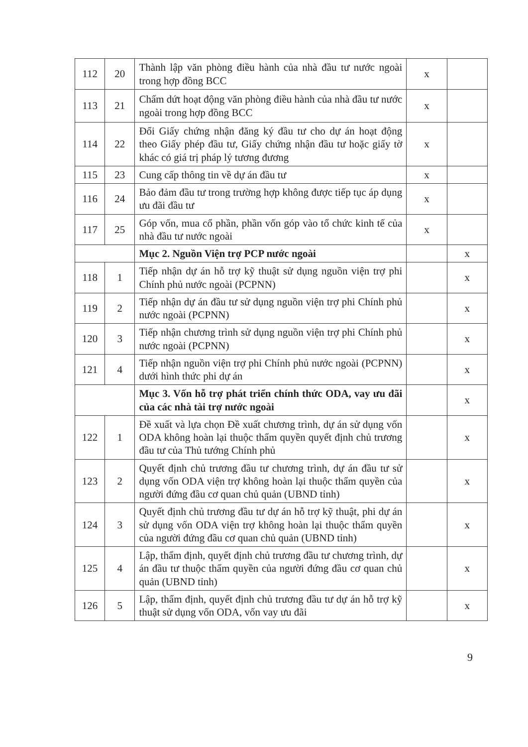| 112 | 20 | Thành lập văn phòng điều hành của nhà đầu tư nước ngoài trong hợp đồng BCC | x | |
| 113 | 21 | Chấm dứt hoạt động văn phòng điều hành của nhà đầu tư nước ngoài trong hợp đồng BCC | x | |
| 114 | 22 | Đổi Giấy chứng nhận đăng ký đầu tư cho dự án hoạt động theo Giấy phép đầu tư, Giấy chứng nhận đầu tư hoặc giấy tờ khác có giá trị pháp lý tương đương | x | |
| 115 | 23 | Cung cấp thông tin về dự án đầu tư | x | |
| 116 | 24 | Bảo đảm đầu tư trong trường hợp không được tiếp tục áp dụng ưu đãi đầu tư | x | |
| 117 | 25 | Góp vốn, mua cổ phần, phần vốn góp vào tổ chức kinh tế của nhà đầu tư nước ngoài | x | |
| | | Mục 2. Nguồn Viện trợ PCP nước ngoài | | x |
| 118 | 1 | Tiếp nhận dự án hỗ trợ kỹ thuật sử dụng nguồn viện trợ phi Chính phủ nước ngoài (PCPNN) | | x |
| 119 | 2 | Tiếp nhận dự án đầu tư sử dụng nguồn viện trợ phi Chính phủ nước ngoài (PCPNN) | | x |
| 120 | 3 | Tiếp nhận chương trình sử dụng nguồn viện trợ phi Chính phủ nước ngoài (PCPNN) | | x |
| 121 | 4 | Tiếp nhận nguồn viện trợ phi Chính phủ nước ngoài (PCPNN) dưới hình thức phi dự án | | x |
| | | Mục 3. Vốn hỗ trợ phát triển chính thức ODA, vay ưu đãi của các nhà tài trợ nước ngoài | | x |
| 122 | 1 | Đề xuất và lựa chọn Đề xuất chương trình, dự án sử dụng vốn ODA không hoàn lại thuộc thẩm quyền quyết định chủ trương đầu tư của Thủ tướng Chính phủ | | x |
| 123 | 2 | Quyết định chủ trương đầu tư chương trình, dự án đầu tư sử dụng vốn ODA viện trợ không hoàn lại thuộc thẩm quyền của người đứng đầu cơ quan chủ quản (UBND tỉnh) | | x |
| 124 | 3 | Quyết định chủ trương đầu tư dự án hỗ trợ kỹ thuật, phi dự án sử dụng vốn ODA viện trợ không hoàn lại thuộc thẩm quyền của người đứng đầu cơ quan chủ quản (UBND tỉnh) | | x |
| 125 | 4 | Lập, thẩm định, quyết định chủ trương đầu tư chương trình, dự án đầu tư thuộc thẩm quyền của người đứng đầu cơ quan chủ quản (UBND tỉnh) | | x |
| 126 | 5 | Lập, thẩm định, quyết định chủ trương đầu tư dự án hỗ trợ kỹ thuật sử dụng vốn ODA, vốn vay ưu đãi | | x |
9